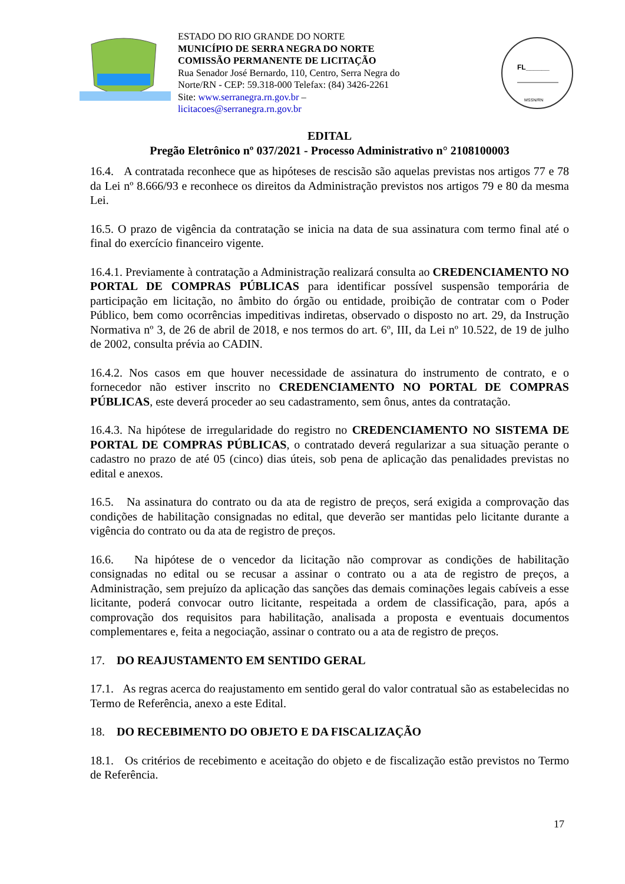ESTADO DO RIO GRANDE DO NORTE
MUNICÍPIO DE SERRA NEGRA DO NORTE
COMISSÃO PERMANENTE DE LICITAÇÃO
Rua Senador José Bernardo, 110, Centro, Serra Negra do
Norte/RN - CEP: 59.318-000 Telefax: (84) 3426-2261
Site: www.serranegra.rn.gov.br –
licitacoes@serranegra.rn.gov.br
FL______
MSSN/RN
EDITAL
Pregão Eletrônico nº 037/2021 - Processo Administrativo n° 2108100003
16.4. A contratada reconhece que as hipóteses de rescisão são aquelas previstas nos artigos 77 e 78 da Lei nº 8.666/93 e reconhece os direitos da Administração previstos nos artigos 79 e 80 da mesma Lei.
16.5. O prazo de vigência da contratação se inicia na data de sua assinatura com termo final até o final do exercício financeiro vigente.
16.4.1. Previamente à contratação a Administração realizará consulta ao CREDENCIAMENTO NO PORTAL DE COMPRAS PÚBLICAS para identificar possível suspensão temporária de participação em licitação, no âmbito do órgão ou entidade, proibição de contratar com o Poder Público, bem como ocorrências impeditivas indiretas, observado o disposto no art. 29, da Instrução Normativa nº 3, de 26 de abril de 2018, e nos termos do art. 6º, III, da Lei nº 10.522, de 19 de julho de 2002, consulta prévia ao CADIN.
16.4.2. Nos casos em que houver necessidade de assinatura do instrumento de contrato, e o fornecedor não estiver inscrito no CREDENCIAMENTO NO PORTAL DE COMPRAS PÚBLICAS, este deverá proceder ao seu cadastramento, sem ônus, antes da contratação.
16.4.3. Na hipótese de irregularidade do registro no CREDENCIAMENTO NO SISTEMA DE PORTAL DE COMPRAS PÚBLICAS, o contratado deverá regularizar a sua situação perante o cadastro no prazo de até 05 (cinco) dias úteis, sob pena de aplicação das penalidades previstas no edital e anexos.
16.5. Na assinatura do contrato ou da ata de registro de preços, será exigida a comprovação das condições de habilitação consignadas no edital, que deverão ser mantidas pelo licitante durante a vigência do contrato ou da ata de registro de preços.
16.6. Na hipótese de o vencedor da licitação não comprovar as condições de habilitação consignadas no edital ou se recusar a assinar o contrato ou a ata de registro de preços, a Administração, sem prejuízo da aplicação das sanções das demais cominações legais cabíveis a esse licitante, poderá convocar outro licitante, respeitada a ordem de classificação, para, após a comprovação dos requisitos para habilitação, analisada a proposta e eventuais documentos complementares e, feita a negociação, assinar o contrato ou a ata de registro de preços.
17. DO REAJUSTAMENTO EM SENTIDO GERAL
17.1. As regras acerca do reajustamento em sentido geral do valor contratual são as estabelecidas no Termo de Referência, anexo a este Edital.
18. DO RECEBIMENTO DO OBJETO E DA FISCALIZAÇÃO
18.1. Os critérios de recebimento e aceitação do objeto e de fiscalização estão previstos no Termo de Referência.
17